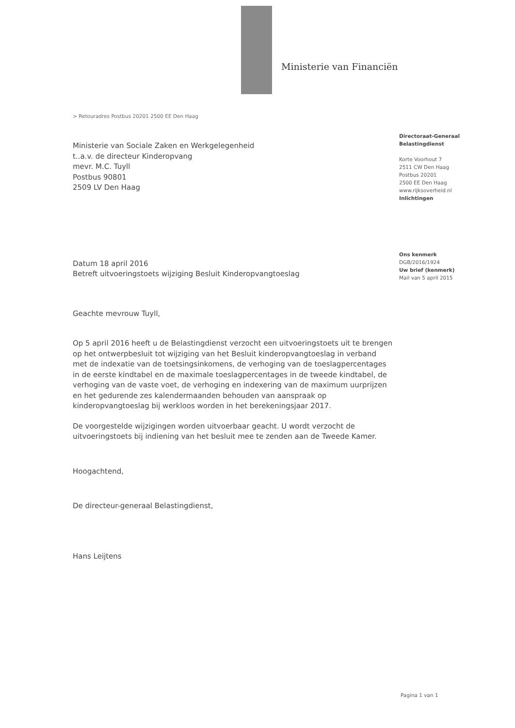Ministerie van Financiën
> Retouradres Postbus 20201 2500 EE Den Haag
Directoraat-Generaal
Belastingdienst
Korte Voorhout 7
2511 CW Den Haag
Postbus 20201
2500 EE Den Haag
www.rijksoverheid.nl
Inlichtingen
Ons kenmerk
DGB/2016/1924
Uw brief (kenmerk)
Mail van 5 april 2015
Ministerie van Sociale Zaken en Werkgelegenheid
t..a.v. de directeur Kinderopvang
mevr. M.C. Tuyll
Postbus 90801
2509 LV Den Haag
Datum 18 april 2016
Betreft uitvoeringstoets wijziging Besluit Kinderopvangtoeslag
Geachte mevrouw Tuyll,
Op 5 april 2016 heeft u de Belastingdienst verzocht een uitvoeringstoets uit te brengen op het ontwerpbesluit tot wijziging van het Besluit kinderopvangtoeslag in verband met de indexatie van de toetsingsinkomens, de verhoging van de toeslagpercentages in de eerste kindtabel en de maximale toeslagpercentages in de tweede kindtabel, de verhoging van de vaste voet, de verhoging en indexering van de maximum uurprijzen en het gedurende zes kalendermaanden behouden van aanspraak op kinderopvangtoeslag bij werkloos worden in het berekeningsjaar 2017.
De voorgestelde wijzigingen worden uitvoerbaar geacht. U wordt verzocht de uitvoeringstoets bij indiening van het besluit mee te zenden aan de Tweede Kamer.
Hoogachtend,
De directeur-generaal Belastingdienst,
Hans Leijtens
Pagina 1 van 1